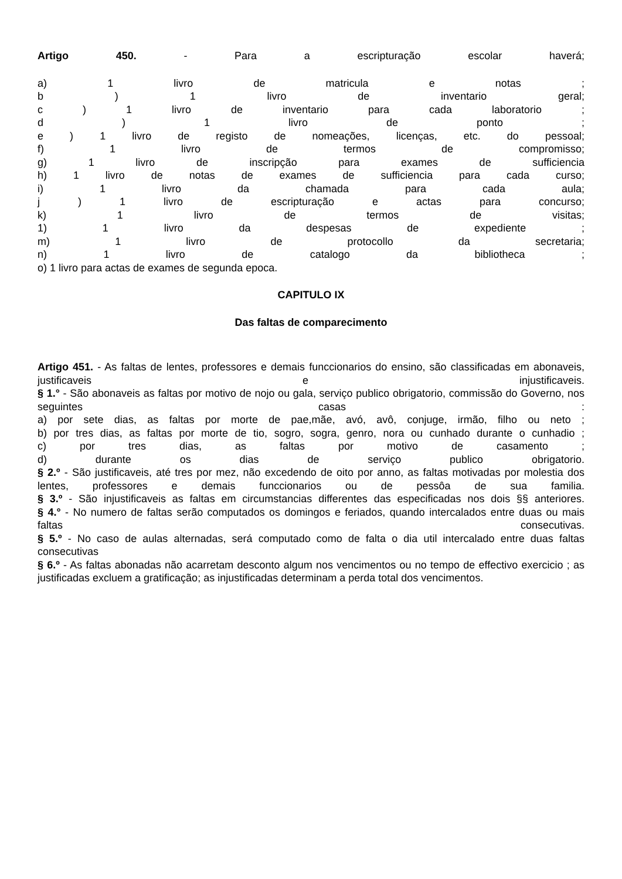Artigo 450. - Para a escripturação escolar haverá;
a) 1 livro de matricula e notas ;
b ) 1 livro de inventario geral;
c ) 1 livro de inventario para cada laboratorio ;
d ) 1 livro de ponto ;
e ) 1 livro de registo de nomeações, licenças, etc. do pessoal;
f) 1 livro de termos de compromisso;
g) 1 livro de inscripção para exames de sufficiencia
h) 1 livro de notas de exames de sufficiencia para cada curso;
i) 1 livro da chamada para cada aula;
j ) 1 livro de escripturação e actas para concurso;
k) 1 livro de termos de visitas;
1) 1 livro da despesas de expediente ;
m) 1 livro de protocollo da secretaria;
n) 1 livro de catalogo da bibliotheca ;
o) 1 livro para actas de exames de segunda epoca.
CAPITULO IX
Das faltas de comparecimento
Artigo 451. - As faltas de lentes, professores e demais funccionarios do ensino, são classificadas em abonaveis, justificaveis e injustificaveis.
§ 1.° - São abonaveis as faltas por motivo de nojo ou gala, serviço publico obrigatorio, commissão do Governo, nos seguintes casas :
a) por sete dias, as faltas por morte de pae,mãe, avó, avô, conjuge, irmão, filho ou neto ;
b) por tres dias, as faltas por morte de tio, sogro, sogra, genro, nora ou cunhado durante o cunhadio ;
c) por tres dias, as faltas por motivo de casamento ;
d) durante os dias de serviço publico obrigatorio.
§ 2.º - São justificaveis, até tres por mez, não excedendo de oito por anno, as faltas motivadas por molestia dos lentes, professores e demais funccionarios ou de pessôa de sua familia.
§ 3.º - São injustificaveis as faltas em circumstancias differentes das especificadas nos dois §§ anteriores.
§ 4.° - No numero de faltas serão computados os domingos e feriados, quando intercalados entre duas ou mais faltas consecutivas.
§ 5.º - No caso de aulas alternadas, será computado como de falta o dia util intercalado entre duas faltas consecutivas
§ 6.º - As faltas abonadas não acarretam desconto algum nos vencimentos ou no tempo de effectivo exercicio ; as justificadas excluem a gratificação; as injustificadas determinam a perda total dos vencimentos.